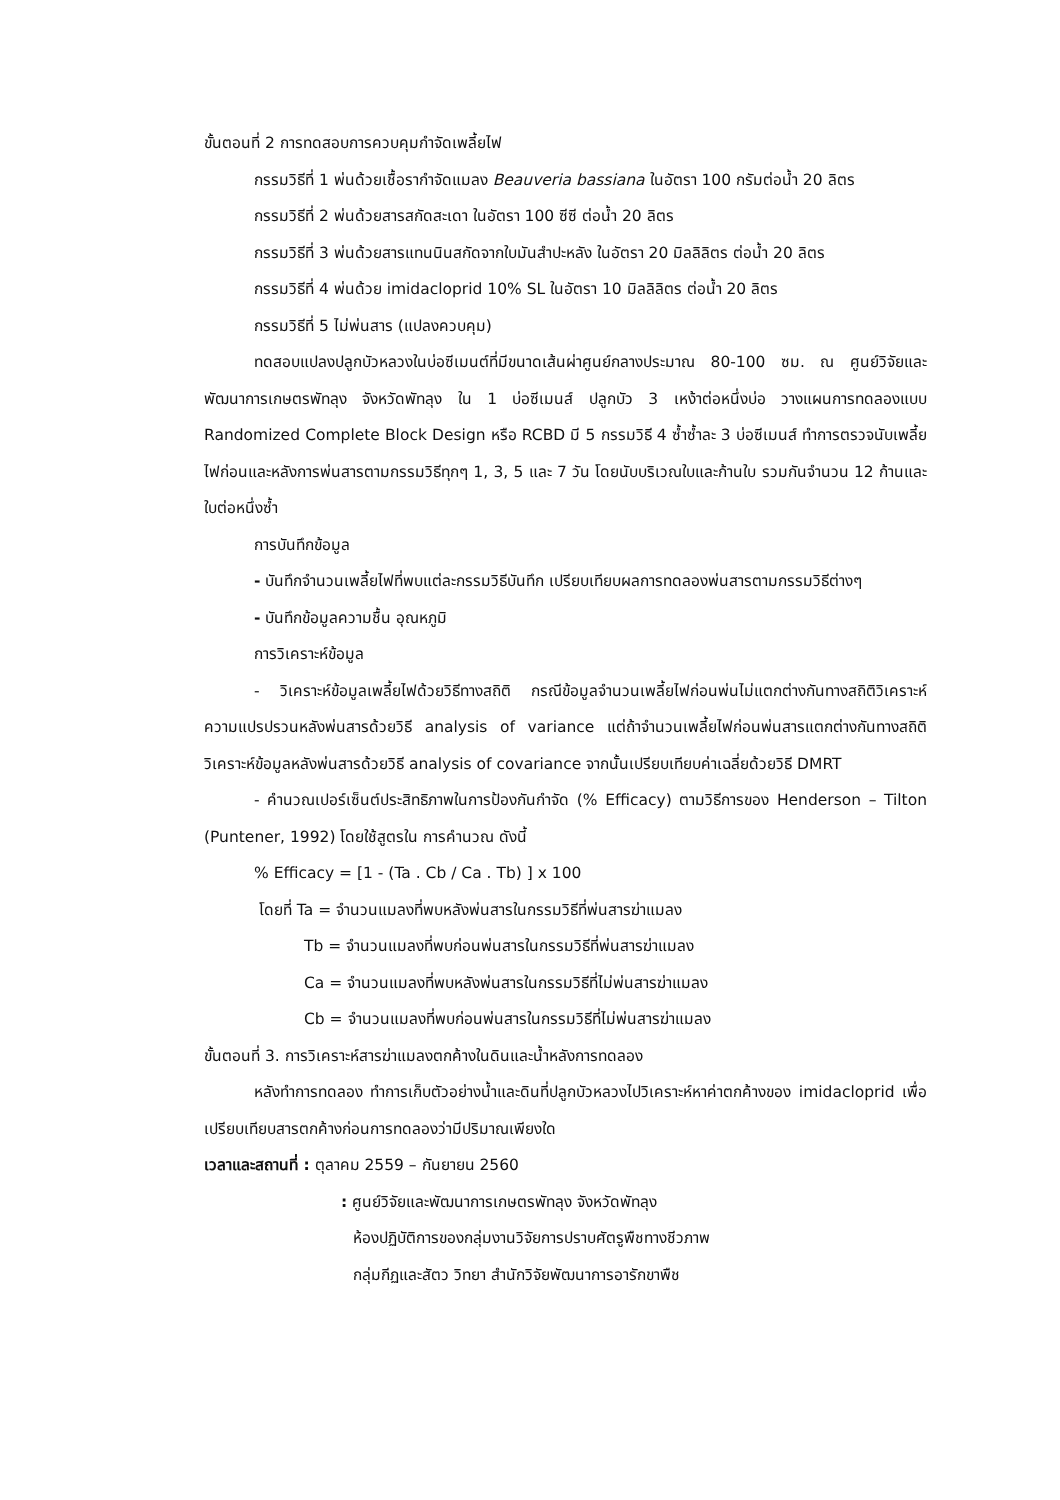ขั้นตอนที่ 2 การทดสอบการควบคุมกำจัดเพลี้ยไฟ
กรรมวิธีที่ 1 พ่นด้วยเชื้อรากำจัดแมลง Beauveria bassiana ในอัตรา 100 กรัมต่อน้ำ 20 ลิตร
กรรมวิธีที่ 2 พ่นด้วยสารสกัดสะเดา ในอัตรา 100 ซีซี ต่อน้ำ 20 ลิตร
กรรมวิธีที่ 3 พ่นด้วยสารแทนนินสกัดจากใบมันสำปะหลัง ในอัตรา 20 มิลลิลิตร ต่อน้ำ 20 ลิตร
กรรมวิธีที่ 4 พ่นด้วย imidacloprid 10% SL ในอัตรา 10 มิลลิลิตร ต่อน้ำ 20 ลิตร
กรรมวิธีที่ 5 ไม่พ่นสาร (แปลงควบคุม)
ทดสอบแปลงปลูกบัวหลวงในบ่อซีเมนต์ที่มีขนาดเส้นผ่าศูนย์กลางประมาณ 80-100 ซม. ณ ศูนย์วิจัยและพัฒนาการเกษตรพัทลุง จังหวัดพัทลุง ใน 1 บ่อซีเมนส์ ปลูกบัว 3 เหง้าต่อหนึ่งบ่อ วางแผนการทดลองแบบ Randomized Complete Block Design หรือ RCBD มี 5 กรรมวิธี 4 ซ้ำซ้ำละ 3 บ่อซีเมนส์ ทำการตรวจนับเพลี้ยไฟก่อนและหลังการพ่นสารตามกรรมวิธีทุกๆ 1, 3, 5 และ 7 วัน โดยนับบริเวณใบและก้านใบ รวมกันจำนวน 12 ก้านและใบต่อหนึ่งซ้ำ
การบันทึกข้อมูล
- บันทึกจำนวนเพลี้ยไฟที่พบแต่ละกรรมวิธีบันทึก เปรียบเทียบผลการทดลองพ่นสารตามกรรมวิธีต่างๆ
- บันทึกข้อมูลความชื้น อุณหภูมิ
การวิเคราะห์ข้อมูล
- วิเคราะห์ข้อมูลเพลี้ยไฟด้วยวิธีทางสถิติ กรณีข้อมูลจำนวนเพลี้ยไฟก่อนพ่นไม่แตกต่างกันทางสถิติวิเคราะห์ความแปรปรวนหลังพ่นสารด้วยวิธี analysis of variance แต่ถ้าจำนวนเพลี้ยไฟก่อนพ่นสารแตกต่างกันทางสถิติวิเคราะห์ข้อมูลหลังพ่นสารด้วยวิธี analysis of covariance จากนั้นเปรียบเทียบค่าเฉลี่ยด้วยวิธี DMRT
- คำนวณเปอร์เซ็นต์ประสิทธิภาพในการป้องกันกำจัด (% Efficacy) ตามวิธีการของ Henderson – Tilton (Puntener, 1992) โดยใช้สูตรใน การคำนวณ ดังนี้
% Efficacy = [1 - (Ta . Cb / Ca . Tb) ] x 100
โดยที่ Ta = จำนวนแมลงที่พบหลังพ่นสารในกรรมวิธีที่พ่นสารฆ่าแมลง
Tb = จำนวนแมลงที่พบก่อนพ่นสารในกรรมวิธีที่พ่นสารฆ่าแมลง
Ca = จำนวนแมลงที่พบหลังพ่นสารในกรรมวิธีที่ไม่พ่นสารฆ่าแมลง
Cb = จำนวนแมลงที่พบก่อนพ่นสารในกรรมวิธีที่ไม่พ่นสารฆ่าแมลง
ขั้นตอนที่ 3. การวิเคราะห์สารฆ่าแมลงตกค้างในดินและน้ำหลังการทดลอง
หลังทำการทดลอง ทำการเก็บตัวอย่างน้ำและดินที่ปลูกบัวหลวงไปวิเคราะห์หาค่าตกค้างของ imidacloprid เพื่อเปรียบเทียบสารตกค้างก่อนการทดลองว่ามีปริมาณเพียงใด
เวลาและสถานที่ : ตุลาคม 2559 – กันยายน 2560
: ศูนย์วิจัยและพัฒนาการเกษตรพัทลุง จังหวัดพัทลุง
ห้องปฏิบัติการของกลุ่มงานวิจัยการปราบศัตรูพืชทางชีวภาพ
กลุ่มกีฏและสัตว วิทยา สำนักวิจัยพัฒนาการอารักขาพืช